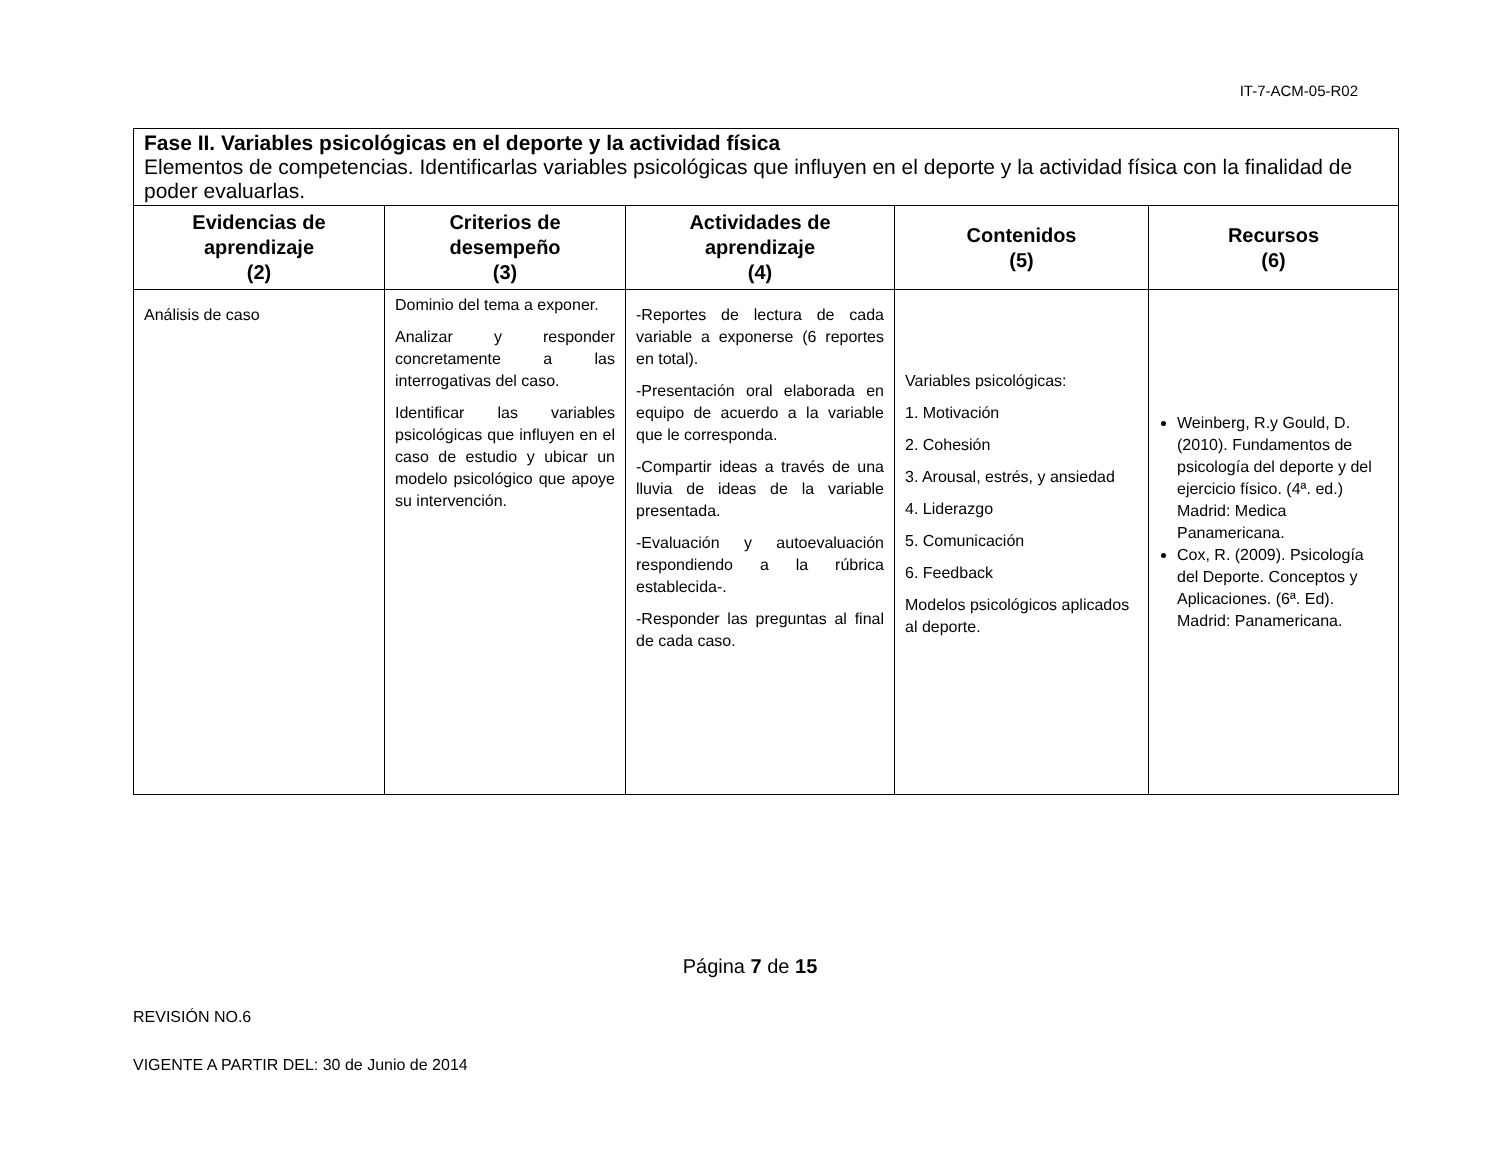IT-7-ACM-05-R02
| Fase II. Variables psicológicas en el deporte y la actividad física Elementos de competencias. Identificarlas variables psicológicas que influyen en el deporte y la actividad física con la finalidad de poder evaluarlas. | | | | |
| Evidencias de aprendizaje (2) | Criterios de desempeño (3) | Actividades de aprendizaje (4) | Contenidos (5) | Recursos (6) |
| Análisis de caso | Dominio del tema a exponer. Analizar y responder concretamente a las interrogativas del caso. Identificar las variables psicológicas que influyen en el caso de estudio y ubicar un modelo psicológico que apoye su intervención. | -Reportes de lectura de cada variable a exponerse (6 reportes en total). -Presentación oral elaborada en equipo de acuerdo a la variable que le corresponda. -Compartir ideas a través de una lluvia de ideas de la variable presentada. -Evaluación y autoevaluación respondiendo a la rúbrica establecida-. -Responder las preguntas al final de cada caso. | Variables psicológicas: 1. Motivación 2. Cohesión 3. Arousal, estrés, y ansiedad 4. Liderazgo 5. Comunicación 6. Feedback Modelos psicológicos aplicados al deporte. | Weinberg, R.y Gould, D. (2010). Fundamentos de psicología del deporte y del ejercicio físico. (4ª. ed.) Madrid: Medica Panamericana. Cox, R. (2009). Psicología del Deporte. Conceptos y Aplicaciones. (6ª. Ed). Madrid: Panamericana. |
Página 7 de 15
REVISIÓN NO.6
VIGENTE A PARTIR DEL: 30 de Junio de 2014